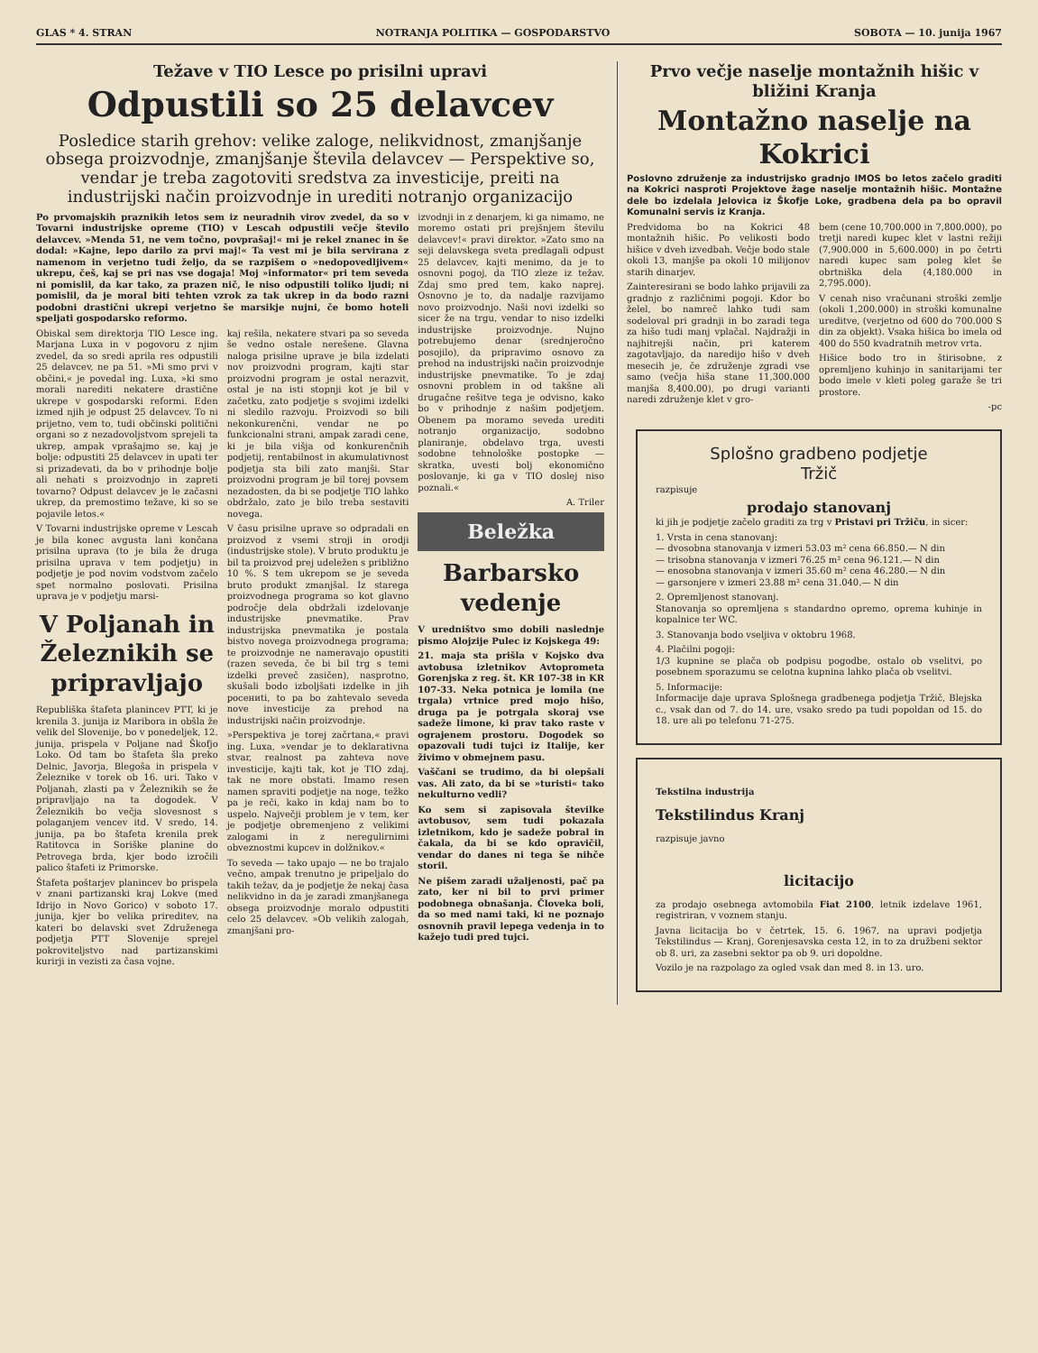GLAS * 4. STRAN NOTRANJA POLITIKA — GOSPODARSTVO SOBOTA — 10. junija 1967
Težave v TIO Lesce po prisilni upravi
Odpustili so 25 delavcev
Posledice starih grehov: velike zaloge, nelikvidnost, zmanjšanje obsega proizvodnje, zmanjšanje števila delavcev — Perspektive so, vendar je treba zagotoviti sredstva za investicije, preiti na industrijski način proizvodnje in urediti notranjo organizacijo
Po prvomajskih praznikih letos sem iz neuradnih virov zvedel, da so v Tovarni industrijske opreme (TIO) v Lescah odpustili večje število delavcev. »Menda 51, ne vem točno, povprašaj!« mi je rekel znanec in še dodal: »Kajne, lepo darilo za prvi maj!« Ta vest mi je bila servirana z namenom in verjetno tudi željo, da se razpišem o »nedopovedljivem« ukrepu, češ, kaj se pri nas vse dogaja! Moj »informator« pri tem seveda ni pomislil, da kar tako, za prazen nič, le niso odpustili toliko ljudi; ni pomislil, da je moral biti tehten vzrok za tak ukrep in da bodo razni podobni drastični ukrepi verjetno še marsikje nujni, če bomo hoteli speljati gospodarsko reformo.
Obiskal sem direktorja TIO Lesce ing. Marjana Luxa in v pogovoru z njim zvedel, da so sredi aprila res odpustili 25 delavcev, ne pa 51. »Mi smo prvi v občini,« je povedal ing. Luxa, »ki smo morali narediti nekatere drastične ukrepe v gospodarski reformi. Eden izmed njih je odpust 25 delavcev. To ni prijetno, vem to, tudi občinski politični organi so z nezadovoljstvom sprejeli ta ukrep, ampak vprašajmo se, kaj je bolje: odpustiti 25 delavcev in upati ter si prizadevati, da bo v prihodnje bolje ali nehati s proizvodnjo in zapreti tovarno? Odpust delavcev je le začasni ukrep, da premostimo težave, ki so se pojavile letos.«
V Tovarni industrijske opreme v Lescah je bila konec avgusta lani končana prisilna uprava (to je bila že druga prisilna uprava v tem podjetju) in podjetje je pod novim vodstvom začelo spet normalno poslovati. Prisilna uprava je v podjetju marsi-
V Poljanah in Železnikih se pripravljajo
Republiška štafeta planincev PTT, ki je krenila 3. junija iz Maribora in obšla že velik del Slovenije, bo v ponedeljek, 12. junija, prispela v Poljane nad Škofjo Loko. Od tam bo štafeta šla preko Delnic, Javorja, Blegoša in prispela v Železnike v torek ob 16. uri. Tako v Poljanah, zlasti pa v Železnikih se že pripravljajo na ta dogodek. V Železnikih bo večja slovesnost s polaganjem vencev itd. V sredo, 14. junija, pa bo štafeta krenila prek Ratitovca in Soriške planine do Petrovega brda, kjer bodo izročili palico štafeti iz Primorske.
Štafeta poštarjev planincev bo prispela v znani partizanski kraj Lokve (med Idrijo in Novo Gorico) v soboto 17. junija, kjer bo velika prireditev, na kateri bo delavski svet Združenega podjetja PTT Slovenije sprejel pokroviteljstvo nad partizanskimi kurirji in vezisti za časa vojne.
kaj rešila, nekatere stvari pa so seveda še vedno ostale nerešene. Glavna naloga prisilne uprave je bila izdelati nov proizvodni program, kajti star proizvodni program je ostal nerazvit, ostal je na isti stopnji kot je bil v začetku, zato podjetje s svojimi izdelki ni sledilo razvoju. Proizvodi so bili nekonkurenčni, vendar ne po funkcionalni strani, ampak zaradi cene, ki je bila višja od konkurenčnih podjetij, rentabilnost in akumulativnost podjetja sta bili zato manjši. Star proizvodni program je bil torej povsem nezadosten, da bi se podjetje TIO lahko obdržalo, zato je bilo treba sestaviti novega.
V času prisilne uprave so odpradali en proizvod z vsemi stroji in orodji (industrijske stole). V bruto produktu je bil ta proizvod prej udeležen s približno 10 %. S tem ukrepom se je seveda bruto produkt zmanjšal. Iz starega proizvodnega programa so kot glavno področje dela obdržali izdelovanje industrijske pnevmatike. Prav industrijska pnevmatika je postala bistvo novega proizvodnega programa; te proizvodnje ne nameravajo opustiti (razen seveda, če bi bil trg s temi izdelki preveč zasičen), nasprotno, skušali bodo izboljšati izdelke in jih pocениti, to pa bo zahtevalo seveda nove investicije za prehod na industrijski način proizvodnje.
»Perspektiva je torej začrtana,« pravi ing. Luxa, »vendar je to deklarativna stvar, realnost pa zahteva nove investicije, kajti tak, kot je TIO zdaj, tak ne more obstati. Imamo resen namen spraviti podjetje na noge, težko pa je reči, kako in kdaj nam bo to uspelo. Največji problem je v tem, ker je podjetje obremenjeno z velikimi zalogami in z neregulirnimi obveznostmi kupcev in dolžnikov.«
To seveda — tako upajo — ne bo trajalo večno, ampak trenutno je pripeljalo do takih težav, da je podjetje že nekaj časa nelikvidno in da je zaradi zmanjšanega obsega proizvodnje moralo odpustiti celo 25 delavcev. »Ob velikih zalogah, zmanjšani pro-
izvodnji in z denarjem, ki ga nimamo, ne moremo ostati pri prejšnjem številu delavcev!« pravi direktor. »Zato smo na seji delavskega sveta predlagali odpust 25 delavcev, kajti menimo, da je to osnovni pogoj, da TIO zleze iz težav. Zdaj smo pred tem, kako naprej. Osnovno je to, da nadalje razvijamo novo proizvodnjo. Naši novi izdelki so sicer že na trgu, vendar to niso izdelki industrijske proizvodnje. Nujno potrebujemo denar (srednjeročno posojilo), da pripravimo osnovo za prehod na industrijski način proizvodnje industrijske pnevmatike. To je zdaj osnovni problem in od takšne ali drugačne rešitve tega je odvisno, kako bo v prihodnje z našim podjetjem. Obenem pa moramo seveda urediti notranjo organizacijo, sodobno planiranje, obdelavo trga, uvesti sodobne tehnološke postopke — skratka, uvesti bolj ekonomično poslovanje, ki ga v TIO doslej niso poznali.«
A. Triler
Beležka
Barbarsko vedenje
V uredništvo smo dobili naslednje pismo Alojzije Pulec iz Kojskega 49:
21. maja sta prišla v Kojsko dva avtobusa izletnikov Avtoprometa Gorenjska z reg. št. KR 107-38 in KR 107-33. Neka potnica je lomila (ne trgala) vrtnice pred mojo hišo, druga pa je potrgala skoraj vse sadeže limone, ki prav tako raste v ograjenem prostoru. Dogodek so opazovali tudi tujci iz Italije, ker živimo v obmejnem pasu.
Vaščani se trudimo, da bi olepšali vas. Ali zato, da bi se »turisti« tako nekulturno vedli?
Ko sem si zapisovala številke avtobusov, sem tudi pokazala izletnikom, kdo je sadeže pobral in čakala, da bi se kdo opravičil, vendar do danes ni tega še nihče storil.
Ne pišem zaradi užaljenosti, pač pa zato, ker ni bil to prvi primer podobnega obnašanja. Človeka boli, da so med nami taki, ki ne poznajo osnovnih pravil lepega vedenja in to kažejo tudi pred tujci.
Prvo večje naselje montažnih hišic v bližini Kranja
Montažno naselje na Kokrici
Poslovno združenje za industrijsko gradnjo IMOS bo letos začelo graditi na Kokrici nasproti Projektove žage naselje montažnih hišic. Montažne dele bo izdelala Jelovica iz Škofje Loke, gradbena dela pa bo opravil Komunalni servis iz Kranja.
Predvidoma bo na Kokrici 48 montažnih hišic. Po velikosti bodo hišice v dveh izvedbah. Večje bodo stale okoli 13, manjše pa okoli 10 milijonov starih dinarjev.
Zainteresirani se bodo lahko prijavili za gradnjo z različnimi pogoji. Kdor bo želel, bo namreč lahko tudi sam sodeloval pri gradnji in bo zaradi tega za hišo tudi manj vplačal. Najdražji in najhitrejši način, pri katerem zagotavljajo, da naredijo hišo v dveh mesecih je, če združenje zgradi vse samo (večja hiša stane 11,300.000 manjša 8,400.00), po drugi varianti naredi združenje klet v gro-
bem (cene 10,700.000 in 7,800.000), po tretji naredi kupec klet v lastni režiji (7,900.000 in 5,600.000) in po četrti naredi kupec sam poleg klet še obrtniška dela (4,180.000 in 2,795.000).
V cenah niso vračunani stroški zemlje (okoli 1,200.000) in stroški komunalne ureditve, (verjetno od 600 do 700.000 S din za objekt). Vsaka hišica bo imela od 400 do 550 kvadratnih metrov vrta.
Hišice bodo tro in štirisobne, z opremljeno kuhinjo in sanitarijami ter bodo imele v kleti poleg garaže še tri prostore.
-pc
Splošno gradbeno podjetje
Tržič
razpisuje
prodajo stanovanj
ki jih je podjetje začelo graditi za trg v Pristavi pri Tržiču, in sicer:
1. Vrsta in cena stanovanj:
— dvosobna stanovanja v izmeri 53.03 m² cena 66.850.— N din
— trisobna stanovanja v izmeri 76.25 m² cena 96.121.— N din
— enosobna stanovanja v izmeri 35.60 m² cena 46.280.— N din
— garsonjere v izmeri 23.88 m² cena 31.040.— N din
2. Opremljenost stanovanj.
Stanovanja so opremljena s standardno opremo, oprema kuhinje in kopalnice ter WC.
3. Stanovanja bodo vseljiva v oktobru 1968.
4. Plačilni pogoji:
1/3 kupnine se plača ob podpisu pogodbe, ostalo ob vselitvi, po posebnem sporazumu se celotna kupnina lahko plača ob vselitvi.
5. Informacije:
Informacije daje uprava Splošnega gradbenega podjetja Tržič, Blejska c., vsak dan od 7. do 14. ure, vsako sredo pa tudi popoldan od 15. do 18. ure ali po telefonu 71-275.
Tekstilna industrija
Tekstilindus Kranj
razpisuje javno
licitacijo
za prodajo osebnega avtomobila Fiat 2100, letnik izdelave 1961, registriran, v voznem stanju.
Javna licitacija bo v četrtek, 15. 6. 1967, na upravi podjetja Tekstilindus — Kranj, Gorenjesavska cesta 12, in to za družbeni sektor ob 8. uri, za zasebni sektor pa ob 9. uri dopoldne.
Vozilo je na razpolago za ogled vsak dan med 8. in 13. uro.